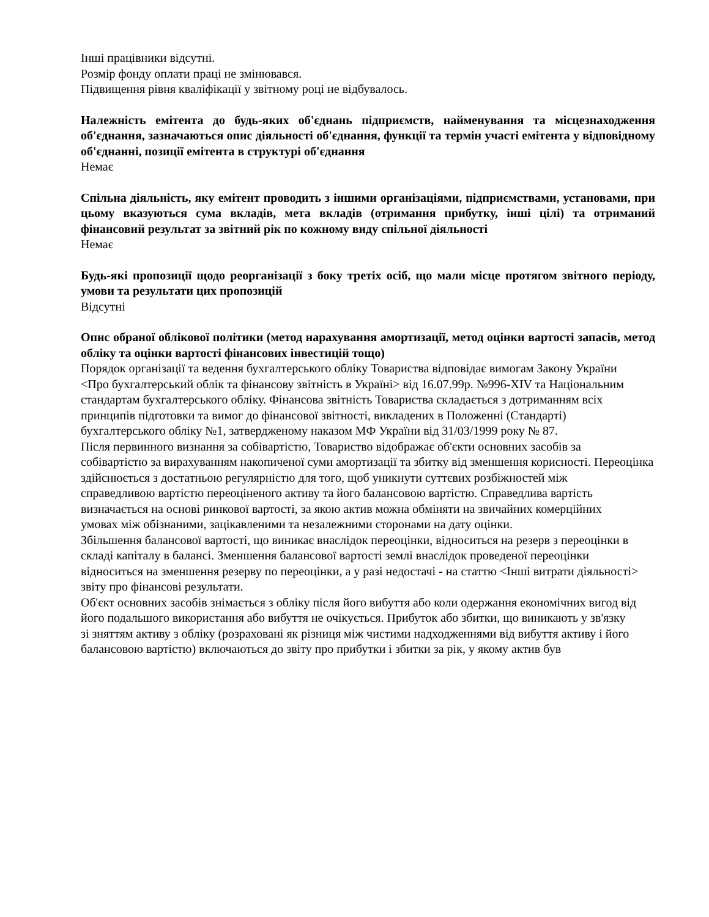Інші працівники відсутні.
Розмір фонду оплати праці не змінювався.
Підвищення рівня кваліфікації у звітному році не відбувалось.
Належність емітента до будь-яких об'єднань підприємств, найменування та місцезнаходження об'єднання, зазначаються опис діяльності об'єднання, функції та термін участі емітента у відповідному об'єднанні, позиції емітента в структурі об'єднання
Немає
Спільна діяльність, яку емітент проводить з іншими організаціями, підприємствами, установами, при цьому вказуються сума вкладів, мета вкладів (отримання прибутку, інші цілі) та отриманий фінансовий результат за звітний рік по кожному виду спільної діяльності
Немає
Будь-які пропозиції щодо реорганізації з боку третіх осіб, що мали місце протягом звітного періоду, умови та результати цих пропозицій
Відсутні
Опис обраної облікової політики (метод нарахування амортизації, метод оцінки вартості запасів, метод обліку та оцінки вартості фінансових інвестицій тощо)
Порядок організації та ведення бухгалтерського обліку Товариства відповідає вимогам Закону України
<Про бухгалтерський облік та фінансову звітність в Україні> від 16.07.99р. №996-XIV та Національним
стандартам бухгалтерського обліку. Фінансова звітність Товариства складається з дотриманням всіх
принципів підготовки та вимог до фінансової звітності, викладених в Положенні (Стандарті)
бухгалтерського обліку №1, затвердженому наказом МФ України від 31/03/1999 року № 87.
Після первинного визнання за собівартістю, Товариство відображає об'єкти основних засобів за
собівартістю за вирахуванням накопиченої суми амортизації та збитку від зменшення корисності. Переоцінка
здійснюється з достатньою регулярністю для того, щоб уникнути суттєвих розбіжностей між
справедливою вартістю переоціненого активу та його балансовою вартістю. Справедлива вартість
визначається на основі ринкової вартості, за якою актив можна обміняти на звичайних комерційних
умовах між обізнаними, зацікавленими та незалежними сторонами на дату оцінки.
Збільшення балансової вартості, що виникає внаслідок переоцінки, відноситься на резерв з переоцінки в
складі капіталу в балансі. Зменшення балансової вартості землі внаслідок проведеної переоцінки
відноситься на зменшення резерву по переоцінки, а у разі недостачі - на статтю <Інші витрати діяльності>
звіту про фінансові результати.
Об'єкт основних засобів знімається з обліку після його вибуття або коли одержання економічних вигод від
його подальшого використання або вибуття не очікується. Прибуток або збитки, що виникають у зв'язку
зі зняттям активу з обліку (розраховані як різниця між чистими надходженнями від вибуття активу і його
балансовою вартістю) включаються до звіту про прибутки і збитки за рік, у якому актив був